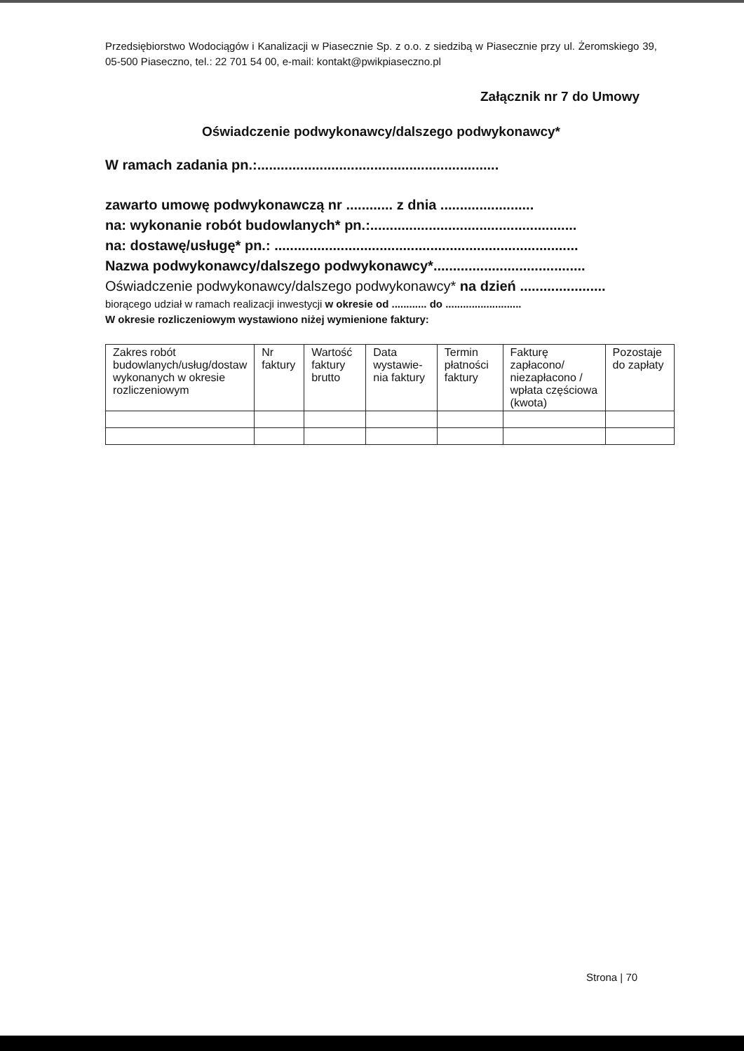Przedsiębiorstwo Wodociągów i Kanalizacji w Piasecznie Sp. z o.o. z siedzibą w Piasecznie przy ul. Żeromskiego 39, 05-500 Piaseczno, tel.: 22 701 54 00, e-mail: kontakt@pwikpiaseczno.pl
Załącznik nr 7 do Umowy
Oświadczenie podwykonawcy/dalszego podwykonawcy*
W ramach zadania pn.:..............................................................
zawarto umowę podwykonawczą nr ............ z dnia ........................
na: wykonanie robót budowlanych* pn.:.....................................................
na: dostawę/usługę* pn.: ..............................................................................
Nazwa podwykonawcy/dalszego podwykonawcy*.......................................
Oświadczenie podwykonawcy/dalszego podwykonawcy* na dzień ......................
biorącego udział w ramach realizacji inwestycji w okresie od ............ do ..........................
W okresie rozliczeniowym wystawiono niżej wymienione faktury:
| Zakres robót budowlanych/usług/dostaw wykonanych w okresie rozliczeniowym | Nr faktury | Wartość faktury brutto | Data wystawie-nia faktury | Termin płatności faktury | Fakturę zapłacono/ niezapłacono / wpłata częściowa (kwota) | Pozostaje do zapłaty |
| --- | --- | --- | --- | --- | --- | --- |
Strona | 70